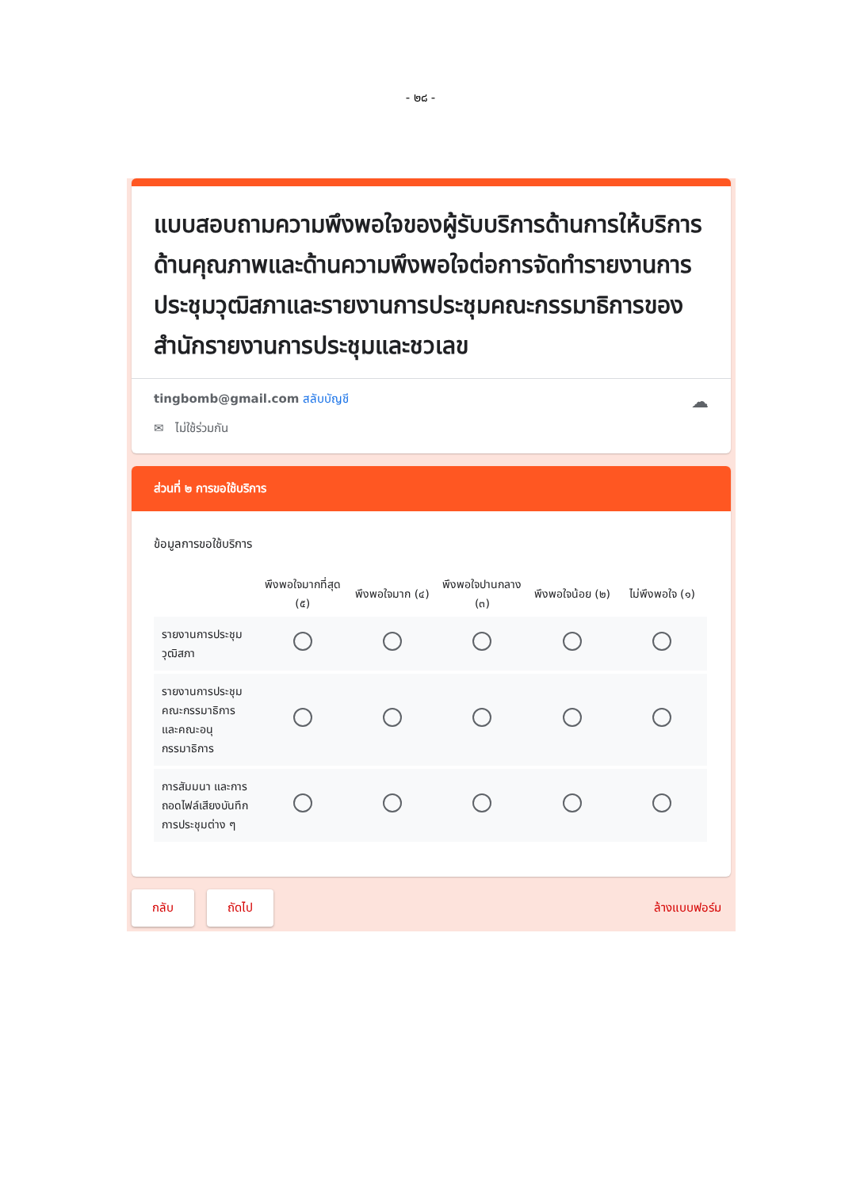- ๒๘ -
แบบสอบถามความพึงพอใจของผู้รับบริการด้านการให้บริการด้านคุณภาพและด้านความพึงพอใจต่อการจัดทำรายงานการประชุมวุฒิสภาและรายงานการประชุมคณะกรรมาธิการของสำนักรายงานการประชุมและชวเลข
tingbomb@gmail.com สลับบัญชี
☁
✉ ไม่ใช้ร่วมกัน
ส่วนที่ ๒ การขอใช้บริการ
ข้อมูลการขอใช้บริการ
| | พึงพอใจมากที่สุด (๕) | พึงพอใจมาก (๔) | พึงพอใจปานกลาง (๓) | พึงพอใจน้อย (๒) | ไม่พึงพอใจ (๑) |
| --- | --- | --- | --- | --- | --- |
| รายงานการประชุมวุฒิสภา | | | | | |
| รายงานการประชุมคณะกรรมาธิการและคณะอนุกรรมาธิการ | | | | | |
| การสัมมนา และการถอดไฟล์เสียงบันทึกการประชุมต่าง ๆ | | | | | |
กลับ ถัดไป ล้างแบบฟอร์ม